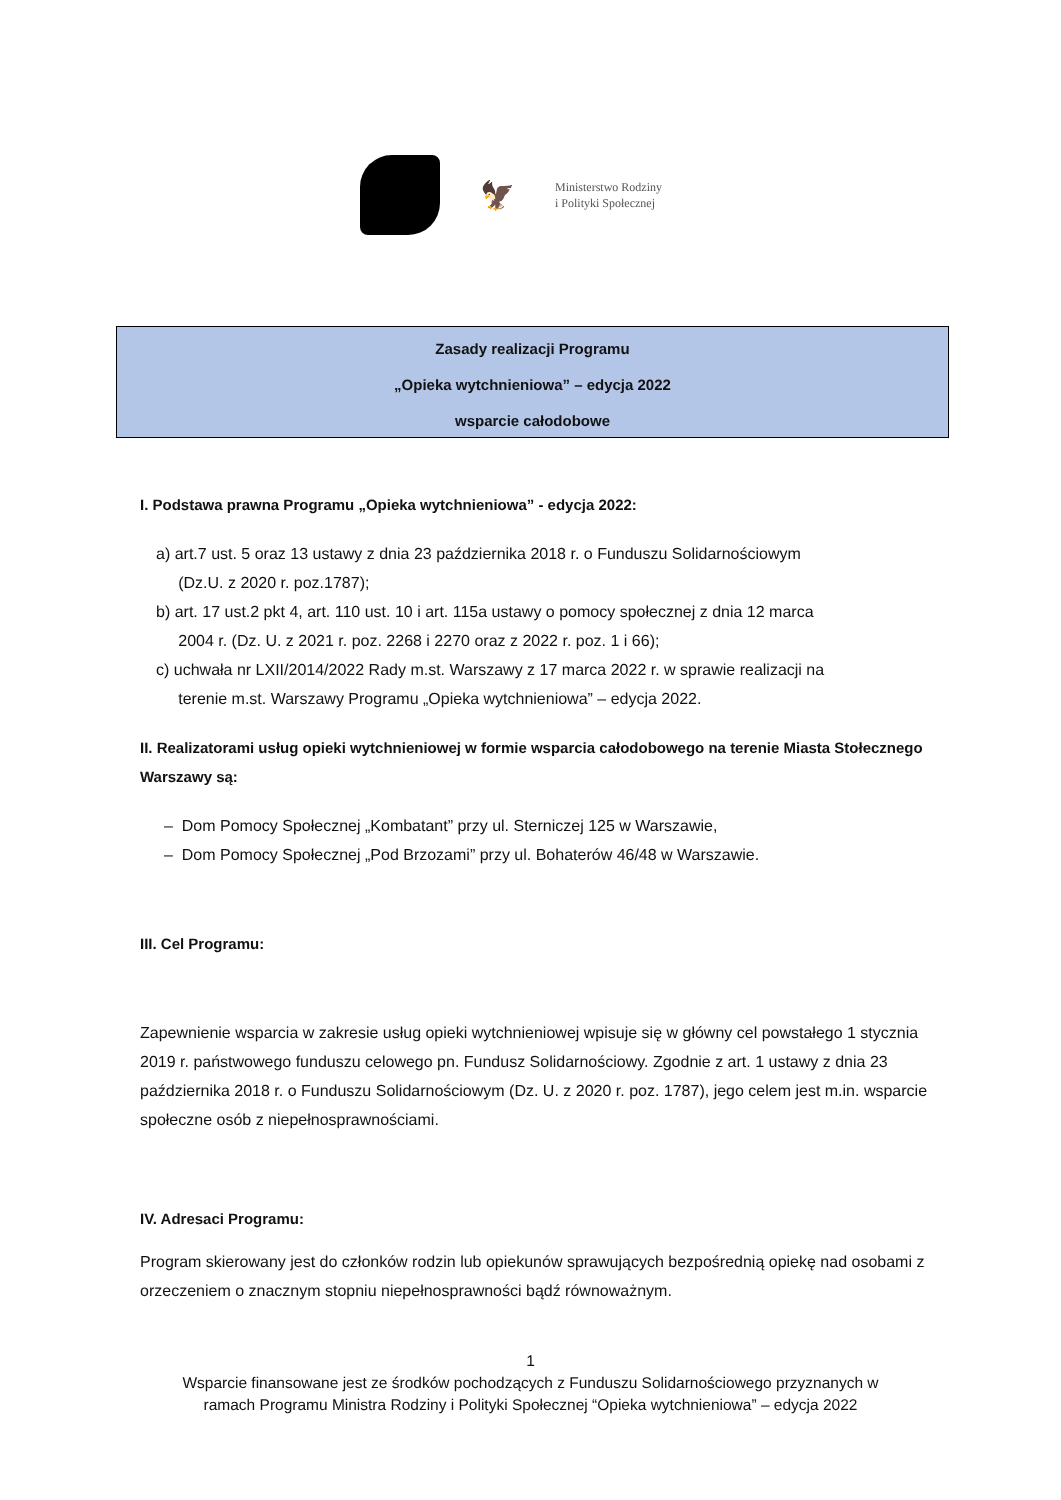🦅
Ministerstwo Rodziny
i Polityki Społecznej
Zasady realizacji Programu
„Opieka wytchnieniowa” – edycja 2022
wsparcie całodobowe
I. Podstawa prawna Programu „Opieka wytchnieniowa” - edycja 2022:
a) art.7 ust. 5 oraz 13 ustawy z dnia 23 października 2018 r. o Funduszu Solidarnościowym
(Dz.U. z 2020 r. poz.1787);
b) art. 17 ust.2 pkt 4, art. 110 ust. 10 i art. 115a ustawy o pomocy społecznej z dnia 12 marca
2004 r. (Dz. U. z 2021 r. poz. 2268 i 2270 oraz z 2022 r. poz. 1 i 66);
c) uchwała nr LXII/2014/2022 Rady m.st. Warszawy z 17 marca 2022 r. w sprawie realizacji na
terenie m.st. Warszawy Programu „Opieka wytchnieniowa” – edycja 2022.
II. Realizatorami usług opieki wytchnieniowej w formie wsparcia całodobowego na terenie Miasta Stołecznego Warszawy są:
– Dom Pomocy Społecznej „Kombatant” przy ul. Sterniczej 125 w Warszawie,
– Dom Pomocy Społecznej „Pod Brzozami” przy ul. Bohaterów 46/48 w Warszawie.
III. Cel Programu:
Zapewnienie wsparcia w zakresie usług opieki wytchnieniowej wpisuje się w główny cel powstałego 1 stycznia 2019 r. państwowego funduszu celowego pn. Fundusz Solidarnościowy. Zgodnie z art. 1 ustawy z dnia 23 października 2018 r. o Funduszu Solidarnościowym (Dz. U. z 2020 r. poz. 1787), jego celem jest m.in. wsparcie społeczne osób z niepełnosprawnościami.
IV. Adresaci Programu:
Program skierowany jest do członków rodzin lub opiekunów sprawujących bezpośrednią opiekę nad osobami z orzeczeniem o znacznym stopniu niepełnosprawności bądź równoważnym.
1
Wsparcie finansowane jest ze środków pochodzących z Funduszu Solidarnościowego przyznanych w
ramach Programu Ministra Rodziny i Polityki Społecznej “Opieka wytchnieniowa” – edycja 2022